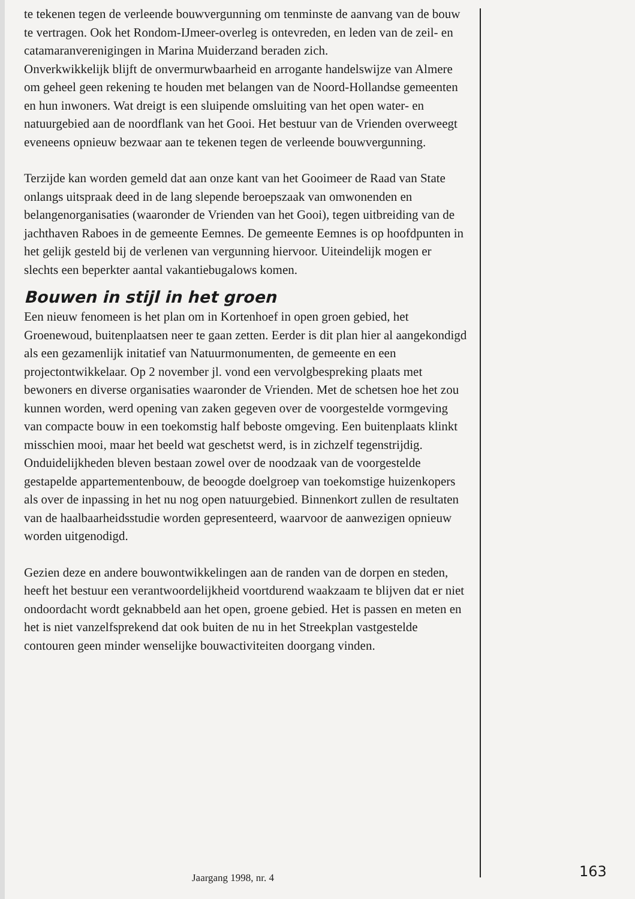te tekenen tegen de verleende bouwvergunning om tenminste de aanvang van de bouw te vertragen. Ook het Rondom-IJmeer-overleg is ontevreden, en leden van de zeil- en catamaranverenigingen in Marina Muiderzand beraden zich.
Onverkwikkelijk blijft de onvermurwbaarheid en arrogante handelswijze van Almere om geheel geen rekening te houden met belangen van de Noord-Hollandse gemeenten en hun inwoners. Wat dreigt is een sluipende omsluiting van het open water- en natuurgebied aan de noordflank van het Gooi. Het bestuur van de Vrienden overweegt eveneens opnieuw bezwaar aan te tekenen tegen de verleende bouwvergunning.
Terzijde kan worden gemeld dat aan onze kant van het Gooimeer de Raad van State onlangs uitspraak deed in de lang slepende beroepszaak van omwonenden en belangenorganisaties (waaronder de Vrienden van het Gooi), tegen uitbreiding van de jachthaven Raboes in de gemeente Eemnes. De gemeente Eemnes is op hoofdpunten in het gelijk gesteld bij de verlenen van vergunning hiervoor. Uiteindelijk mogen er slechts een beperkter aantal vakantiebugalows komen.
Bouwen in stijl in het groen
Een nieuw fenomeen is het plan om in Kortenhoef in open groen gebied, het Groenewoud, buitenplaatsen neer te gaan zetten. Eerder is dit plan hier al aangekondigd als een gezamenlijk initatief van Natuurmonumenten, de gemeente en een projectontwikkelaar. Op 2 november jl. vond een vervolgbespreking plaats met bewoners en diverse organisaties waaronder de Vrienden. Met de schetsen hoe het zou kunnen worden, werd opening van zaken gegeven over de voorgestelde vormgeving van compacte bouw in een toekomstig half beboste omgeving. Een buitenplaats klinkt misschien mooi, maar het beeld wat geschetst werd, is in zichzelf tegenstrijdig.
Onduidelijkheden bleven bestaan zowel over de noodzaak van de voorgestelde gestapelde appartementenbouw, de beoogde doelgroep van toekomstige huizenkopers als over de inpassing in het nu nog open natuurgebied. Binnenkort zullen de resultaten van de haalbaarheidsstudie worden gepresenteerd, waarvoor de aanwezigen opnieuw worden uitgenodigd.
Gezien deze en andere bouwontwikkelingen aan de randen van de dorpen en steden, heeft het bestuur een verantwoordelijkheid voortdurend waakzaam te blijven dat er niet ondoordacht wordt geknabbeld aan het open, groene gebied. Het is passen en meten en het is niet vanzelfsprekend dat ook buiten de nu in het Streekplan vastgestelde contouren geen minder wenselijke bouwactiviteiten doorgang vinden.
Jaargang 1998, nr. 4 163